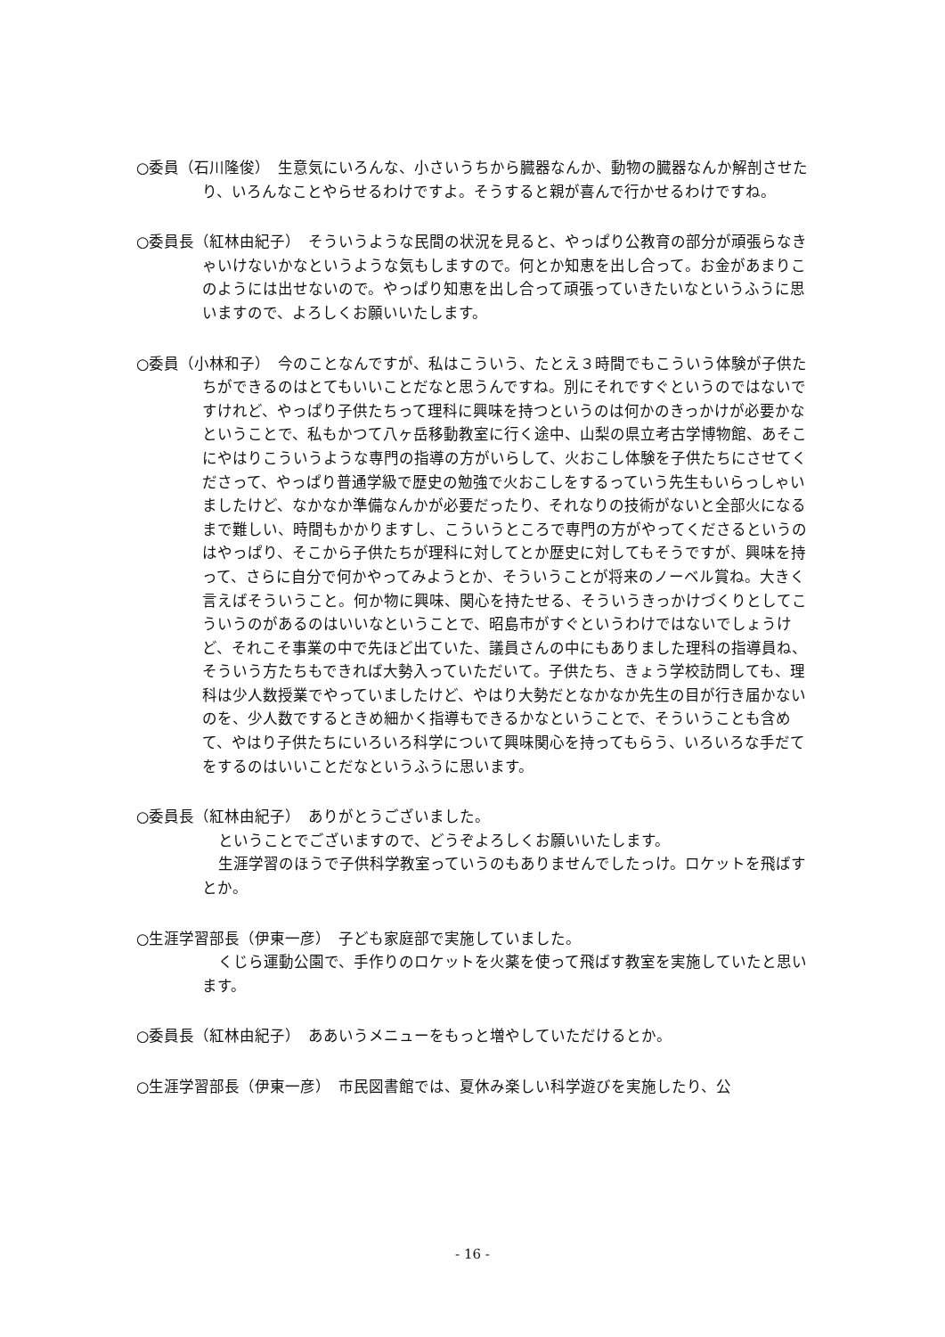○委員（石川隆俊）　生意気にいろんな、小さいうちから臓器なんか、動物の臓器なんか解剖させたり、いろんなことやらせるわけですよ。そうすると親が喜んで行かせるわけですね。
○委員長（紅林由紀子）　そういうような民間の状況を見ると、やっぱり公教育の部分が頑張らなきゃいけないかなというような気もしますので。何とか知恵を出し合って。お金があまりこのようには出せないので。やっぱり知恵を出し合って頑張っていきたいなというふうに思いますので、よろしくお願いいたします。
○委員（小林和子）　今のことなんですが、私はこういう、たとえ３時間でもこういう体験が子供たちができるのはとてもいいことだなと思うんですね。別にそれですぐというのではないですけれど、やっぱり子供たちって理科に興味を持つというのは何かのきっかけが必要かなということで、私もかつて八ヶ岳移動教室に行く途中、山梨の県立考古学博物館、あそこにやはりこういうような専門の指導の方がいらして、火おこし体験を子供たちにさせてくださって、やっぱり普通学級で歴史の勉強で火おこしをするっていう先生もいらっしゃいましたけど、なかなか準備なんかが必要だったり、それなりの技術がないと全部火になるまで難しい、時間もかかりますし、こういうところで専門の方がやってくださるというのはやっぱり、そこから子供たちが理科に対してとか歴史に対してもそうですが、興味を持って、さらに自分で何かやってみようとか、そういうことが将来のノーベル賞ね。大きく言えばそういうこと。何か物に興味、関心を持たせる、そういうきっかけづくりとしてこういうのがあるのはいいなということで、昭島市がすぐというわけではないでしょうけど、それこそ事業の中で先ほど出ていた、議員さんの中にもありました理科の指導員ね、そういう方たちもできれば大勢入っていただいて。子供たち、きょう学校訪問しても、理科は少人数授業でやっていましたけど、やはり大勢だとなかなか先生の目が行き届かないのを、少人数でするときめ細かく指導もできるかなということで、そういうことも含めて、やはり子供たちにいろいろ科学について興味関心を持ってもらう、いろいろな手だてをするのはいいことだなというふうに思います。
○委員長（紅林由紀子）　ありがとうございました。
ということでございますので、どうぞよろしくお願いいたします。
生涯学習のほうで子供科学教室っていうのもありませんでしたっけ。ロケットを飛ばすとか。
○生涯学習部長（伊東一彦）　子ども家庭部で実施していました。
くじら運動公園で、手作りのロケットを火薬を使って飛ばす教室を実施していたと思います。
○委員長（紅林由紀子）　ああいうメニューをもっと増やしていただけるとか。
○生涯学習部長（伊東一彦）　市民図書館では、夏休み楽しい科学遊びを実施したり、公
- 16 -